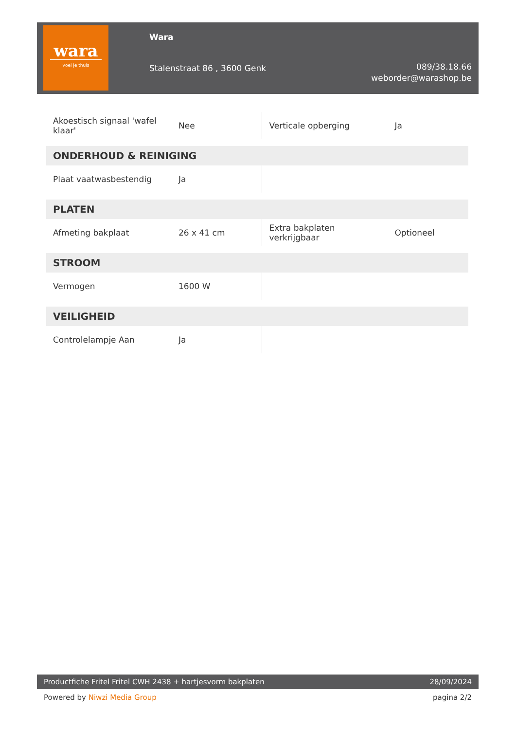wara
voel je thuis
Wara
Stalenstraat 86 , 3600 Genk
089/38.18.66
weborder@warashop.be
| Akoestisch signaal 'wafel klaar' | Nee | Verticale opberging | Ja |
| ONDERHOUD & REINIGING | | | |
| Plaat vaatwasbestendig | Ja | | |
| PLATEN | | | |
| Afmeting bakplaat | 26 x 41 cm | Extra bakplaten verkrijgbaar | Optioneel |
| STROOM | | | |
| Vermogen | 1600 W | | |
| VEILIGHEID | | | |
| Controlelampje Aan | Ja | | |
Productfiche Fritel Fritel CWH 2438 + hartjesvorm bakplaten 28/09/2024
Powered by Niwzi Media Group pagina 2/2